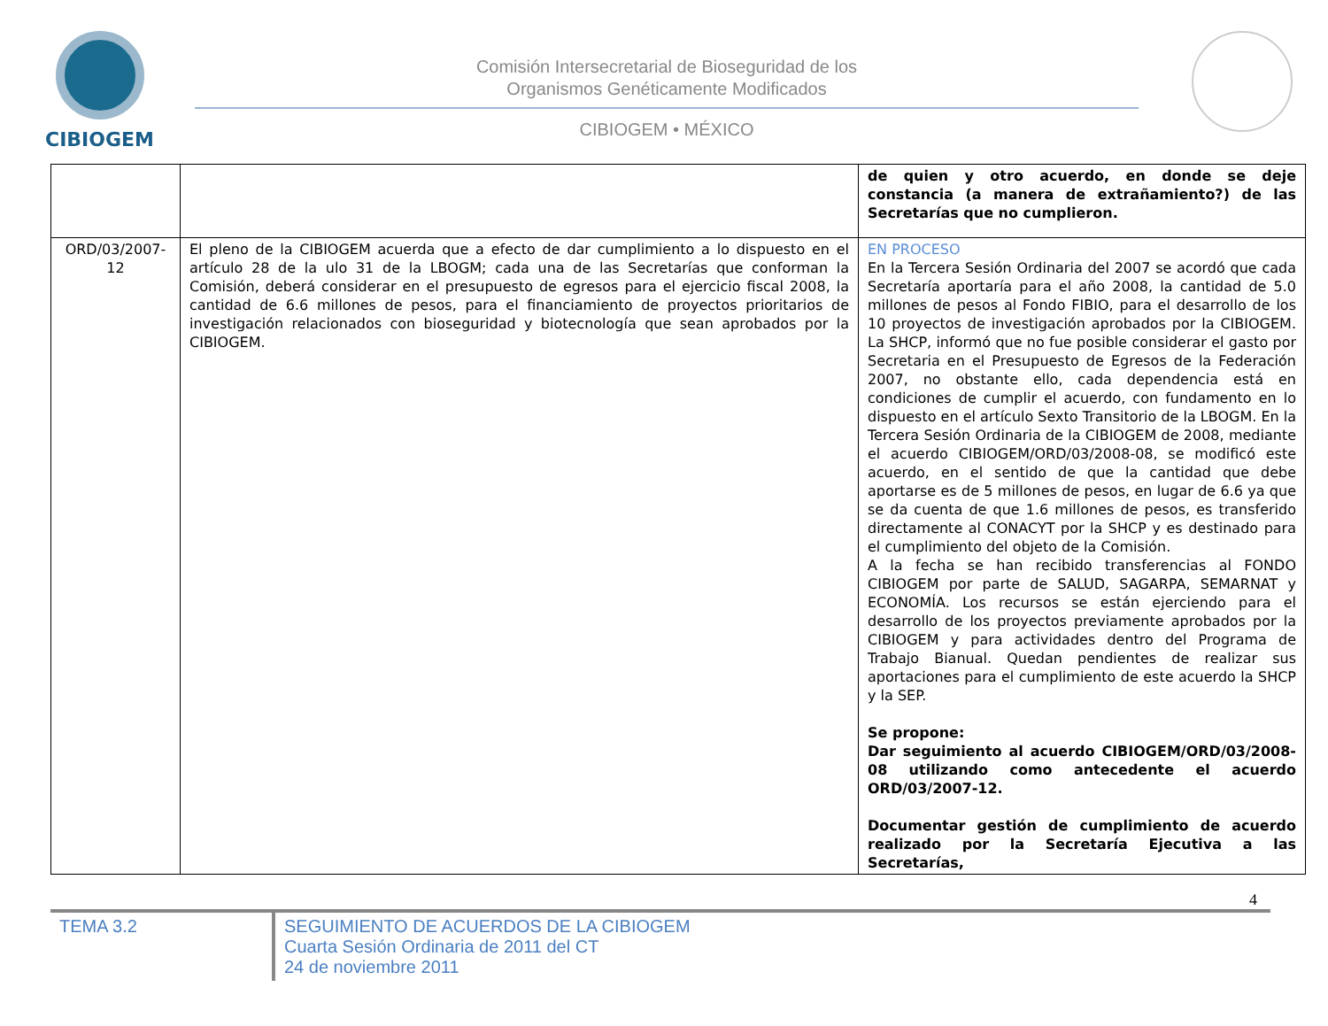CIBIOGEM
Comisión Intersecretarial de Bioseguridad de los
Organismos Genéticamente Modificados
CIBIOGEM • MÉXICO
| | | de quien y otro acuerdo, en donde se deje constancia (a manera de extrañamiento?) de las Secretarías que no cumplieron. |
| ORD/03/2007-12 | El pleno de la CIBIOGEM acuerda que a efecto de dar cumplimiento a lo dispuesto en el artículo 28 de la ulo 31 de la LBOGM; cada una de las Secretarías que conforman la Comisión, deberá considerar en el presupuesto de egresos para el ejercicio fiscal 2008, la cantidad de 6.6 millones de pesos, para el financiamiento de proyectos prioritarios de investigación relacionados con bioseguridad y biotecnología que sean aprobados por la CIBIOGEM. | EN PROCESO En la Tercera Sesión Ordinaria del 2007 se acordó que cada Secretaría aportaría para el año 2008, la cantidad de 5.0 millones de pesos al Fondo FIBIO, para el desarrollo de los 10 proyectos de investigación aprobados por la CIBIOGEM. La SHCP, informó que no fue posible considerar el gasto por Secretaria en el Presupuesto de Egresos de la Federación 2007, no obstante ello, cada dependencia está en condiciones de cumplir el acuerdo, con fundamento en lo dispuesto en el artículo Sexto Transitorio de la LBOGM. En la Tercera Sesión Ordinaria de la CIBIOGEM de 2008, mediante el acuerdo CIBIOGEM/ORD/03/2008-08, se modificó este acuerdo, en el sentido de que la cantidad que debe aportarse es de 5 millones de pesos, en lugar de 6.6 ya que se da cuenta de que 1.6 millones de pesos, es transferido directamente al CONACYT por la SHCP y es destinado para el cumplimiento del objeto de la Comisión. A la fecha se han recibido transferencias al FONDO CIBIOGEM por parte de SALUD, SAGARPA, SEMARNAT y ECONOMÍA. Los recursos se están ejerciendo para el desarrollo de los proyectos previamente aprobados por la CIBIOGEM y para actividades dentro del Programa de Trabajo Bianual. Quedan pendientes de realizar sus aportaciones para el cumplimiento de este acuerdo la SHCP y la SEP. Se propone: Dar seguimiento al acuerdo CIBIOGEM/ORD/03/2008-08 utilizando como antecedente el acuerdo ORD/03/2007-12. Documentar gestión de cumplimiento de acuerdo realizado por la Secretaría Ejecutiva a las Secretarías, |
4
TEMA 3.2 SEGUIMIENTO DE ACUERDOS DE LA CIBIOGEM
Cuarta Sesión Ordinaria de 2011 del CT
24 de noviembre 2011